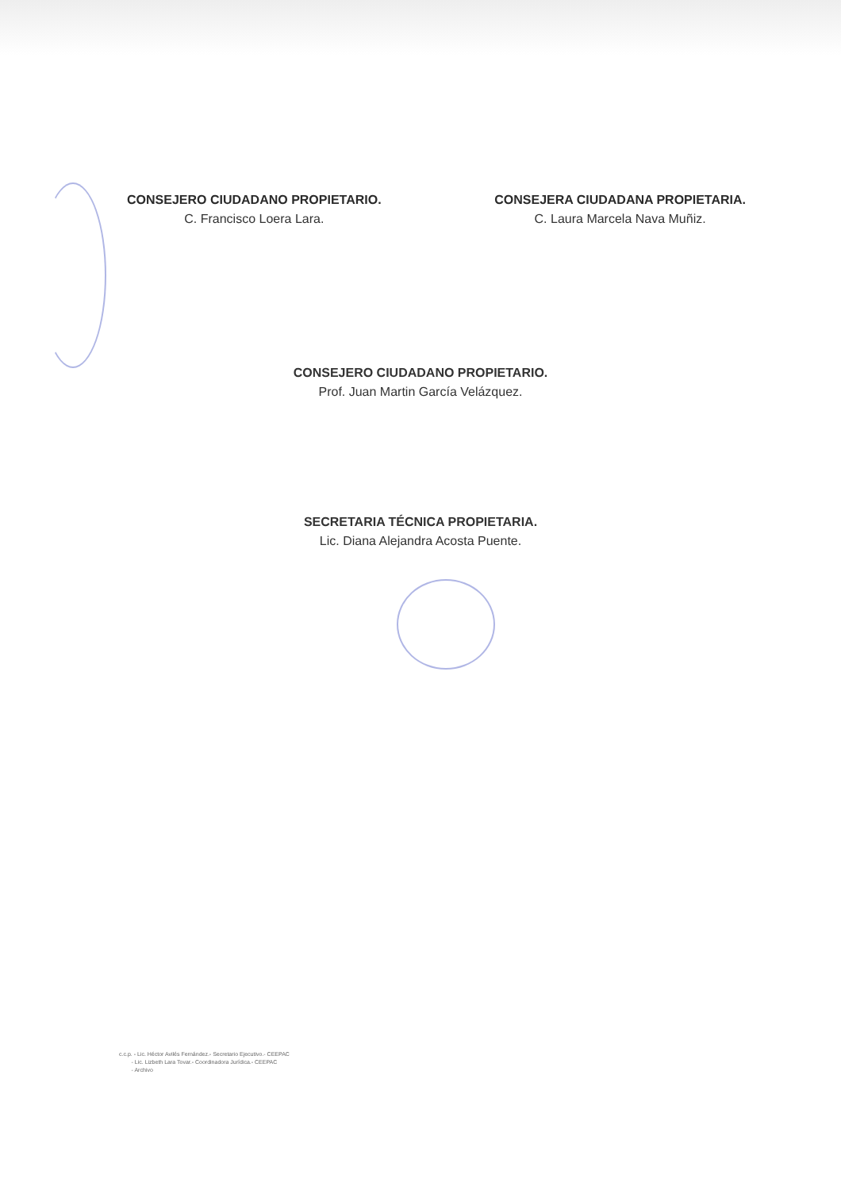CONSEJERO CIUDADANO PROPIETARIO.
C. Francisco Loera Lara.
CONSEJERA CIUDADANA PROPIETARIA.
C. Laura Marcela Nava Muñiz.
CONSEJERO CIUDADANO PROPIETARIO.
Prof. Juan Martin García Velázquez.
SECRETARIA TÉCNICA PROPIETARIA.
Lic. Diana Alejandra Acosta Puente.
c.c.p. - Lic. Héctor Avilés Fernández.- Secretario Ejecutivo.- CEEPAC
- Lic. Lizbeth Lara Tovar.- Coordinadora Jurídica.- CEEPAC
- Archivo